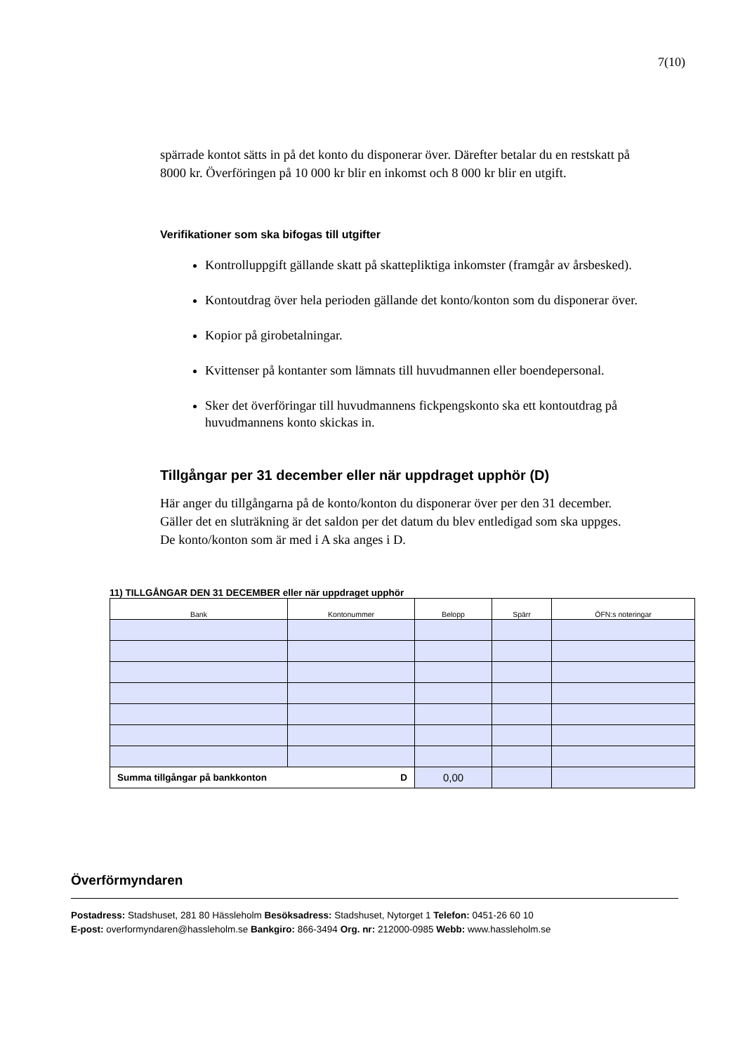7(10)
spärrade kontot sätts in på det konto du disponerar över. Därefter betalar du en restskatt på 8000 kr. Överföringen på 10 000 kr blir en inkomst och 8 000 kr blir en utgift.
Verifikationer som ska bifogas till utgifter
Kontrolluppgift gällande skatt på skattepliktiga inkomster (framgår av årsbesked).
Kontoutdrag över hela perioden gällande det konto/konton som du disponerar över.
Kopior på girobetalningar.
Kvittenser på kontanter som lämnats till huvudmannen eller boendepersonal.
Sker det överföringar till huvudmannens fickpengskonto ska ett kontoutdrag på huvudmannens konto skickas in.
Tillgångar per 31 december eller när uppdraget upphör (D)
Här anger du tillgångarna på de konto/konton du disponerar över per den 31 december. Gäller det en sluträkning är det saldon per det datum du blev entledigad som ska uppges. De konto/konton som är med i A ska anges i D.
11) TILLGÅNGAR DEN 31 DECEMBER eller när uppdraget upphör
| Bank | Kontonummer | Belopp | Spärr | ÖFN:s noteringar |
| --- | --- | --- | --- | --- |
| Summa tillgångar på bankkonton D | | 0,00 | | |
Överförmyndaren
Postadress: Stadshuset, 281 80 Hässleholm Besöksadress: Stadshuset, Nytorget 1 Telefon: 0451-26 60 10
E-post: overformyndaren@hassleholm.se Bankgiro: 866-3494 Org. nr: 212000-0985 Webb: www.hassleholm.se